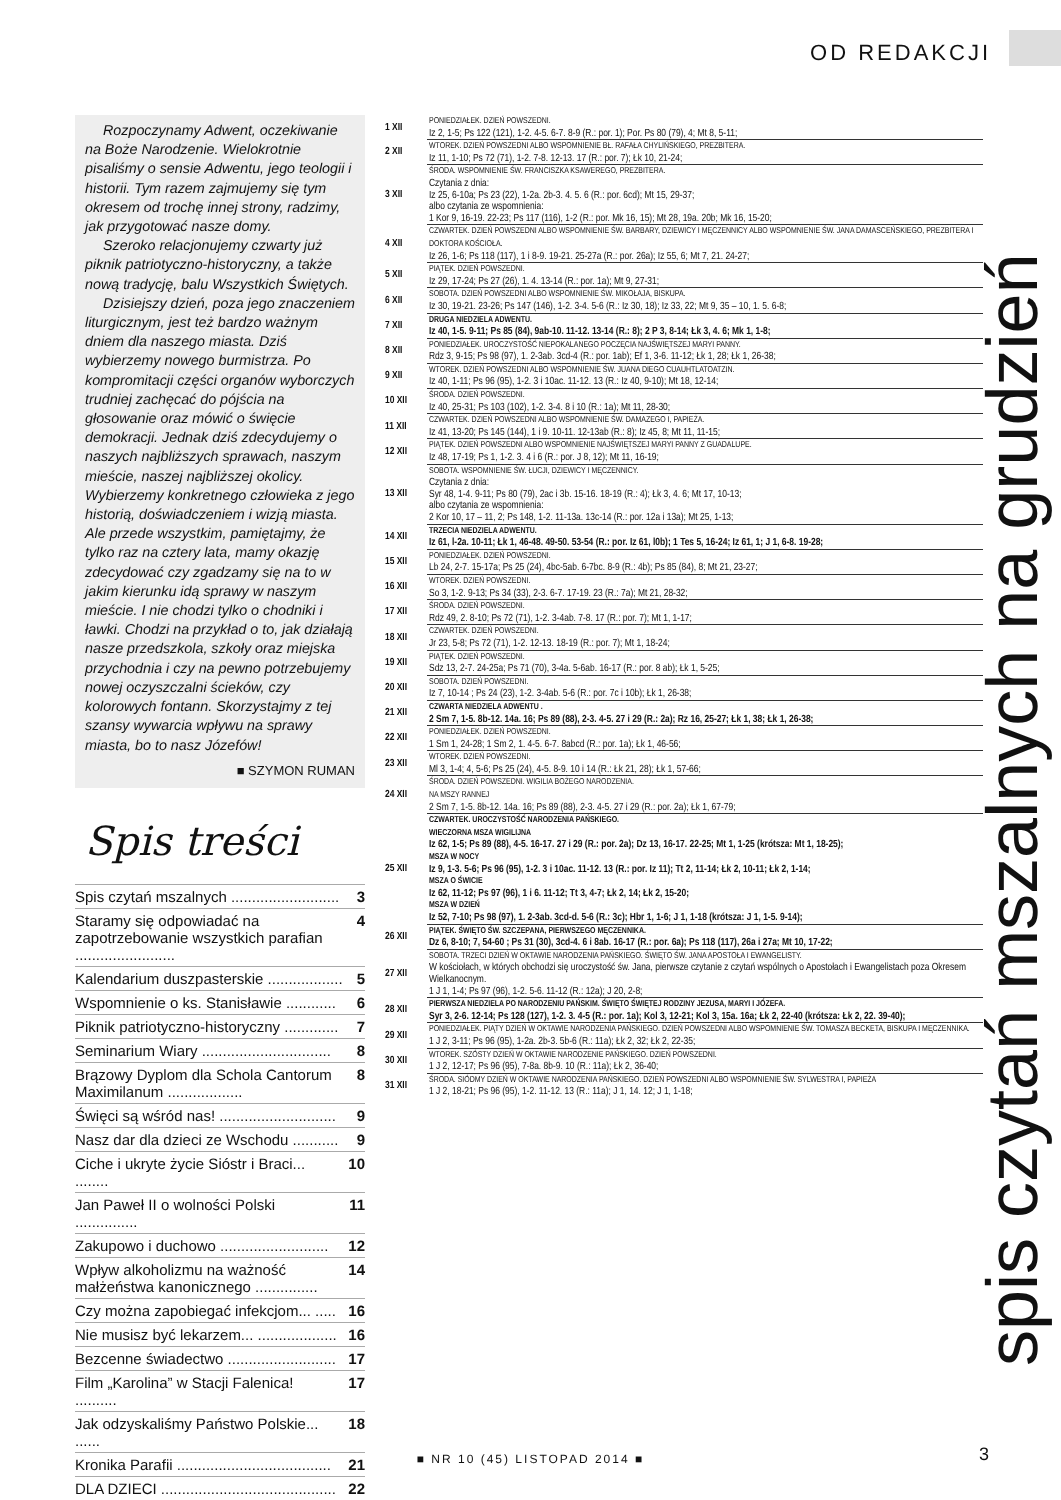OD REDAKCJI
Rozpoczynamy Adwent, oczekiwanie na Boże Narodzenie. Wielokrotnie pisaliśmy o sensie Adwentu, jego teologii i historii. Tym razem zajmujemy się tym okresem od trochę innej strony, radzimy, jak przygotować nasze domy.
Szeroko relacjonujemy czwarty już piknik patriotyczno-historyczny, a także nową tradycję, balu Wszystkich Świętych.
Dzisiejszy dzień, poza jego znaczeniem liturgicznym, jest też bardzo ważnym dniem dla naszego miasta. Dziś wybierzemy nowego burmistrza. Po kompromitacji części organów wyborczych trudniej zachęcać do pójścia na głosowanie oraz mówić o święcie demokracji. Jednak dziś zdecydujemy o naszych najbliższych sprawach, naszym mieście, naszej najbliższej okolicy. Wybierzemy konkretnego człowieka z jego historią, doświadczeniem i wizją miasta. Ale przede wszystkim, pamiętajmy, że tylko raz na cztery lata, mamy okazję zdecydować czy zgadzamy się na to w jakim kierunku idą sprawy w naszym mieście. I nie chodzi tylko o chodniki i ławki. Chodzi na przykład o to, jak działają nasze przedszkola, szkoły oraz miejska przychodnia i czy na pewno potrzebujemy nowej oczyszczalni ścieków, czy kolorowych fontann. Skorzystajmy z tej szansy wywarcia wpływu na sprawy miasta, bo to nasz Józefów!
■ SZYMON RUMAN
Spis treści
Spis czytań mszalnych .......................... 3
Staramy się odpowiadać na zapotrzebowanie wszystkich parafian ........................ 4
Kalendarium duszpasterskie .................. 5
Wspomnienie o ks. Stanisławie ............ 6
Piknik patriotyczno-historyczny ............. 7
Seminarium Wiary ............................... 8
Brązowy Dyplom dla Schola Cantorum Maximilanum .................. 8
Święci są wśród nas! ............................ 9
Nasz dar dla dzieci ze Wschodu ........... 9
Ciche i ukryte życie Sióstr i Braci... ........ 10
Jan Paweł II o wolności Polski ............... 11
Zakupowo i duchowo .......................... 12
Wpływ alkoholizmu na ważność małżeństwa kanonicznego ............... 14
Czy można zapobiegać infekcjom... ..... 16
Nie musisz być lekarzem... ................... 16
Bezcenne świadectwo .......................... 17
Film „Karolina” w Stacji Falenica! .......... 17
Jak odzyskaliśmy Państwo Polskie... ...... 18
Kronika Parafii ..................................... 21
DLA DZIECI .......................................... 22
| 1 XII | PONIEDZIAŁEK. DZIEŃ POWSZEDNI. Iz 2, 1-5; Ps 122 (121), 1-2. 4-5. 6-7. 8-9 (R.: por. 1); Por. Ps 80 (79), 4; Mt 8, 5-11; |
| 2 XII | WTOREK. DZIEŃ POWSZEDNI ALBO WSPOMNIENIE BŁ. RAFAŁA CHYLIŃSKIEGO, PREZBITERA. Iz 11, 1-10; Ps 72 (71), 1-2. 7-8. 12-13. 17 (R.: por. 7); Łk 10, 21-24; |
| 3 XII | ŚRODA. WSPOMNIENIE ŚW. FRANCISZKA KSAWEREGO, PREZBITERA. Czytania z dnia: Iz 25, 6-10a; Ps 23 (22), 1-2a. 2b-3. 4. 5. 6 (R.: por. 6cd); Mt 15, 29-37; albo czytania ze wspomnienia: 1 Kor 9, 16-19. 22-23; Ps 117 (116), 1-2 (R.: por. Mk 16, 15); Mt 28, 19a. 20b; Mk 16, 15-20; |
| 4 XII | CZWARTEK. DZIEŃ POWSZEDNI ALBO WSPOMNIENIE ŚW. BARBARY, DZIEWICY I MĘCZENNICY ALBO WSPOMNIENIE ŚW. JANA DAMASCEŃSKIEGO, PREZBITERA I DOKTORA KOŚCIOŁA. Iz 26, 1-6; Ps 118 (117), 1 i 8-9. 19-21. 25-27a (R.: por. 26a); Iz 55, 6; Mt 7, 21. 24-27; |
| 5 XII | PIĄTEK. DZIEŃ POWSZEDNI. Iz 29, 17-24; Ps 27 (26), 1. 4. 13-14 (R.: por. 1a); Mt 9, 27-31; |
| 6 XII | SOBOTA. DZIEŃ POWSZEDNI ALBO WSPOMNIENIE ŚW. MIKOŁAJA, BISKUPA. Iz 30, 19-21. 23-26; Ps 147 (146), 1-2. 3-4. 5-6 (R.: Iz 30, 18); Iz 33, 22; Mt 9, 35 – 10, 1. 5. 6-8; |
| 7 XII | DRUGA NIEDZIELA ADWENTU. Iz 40, 1-5. 9-11; Ps 85 (84), 9ab-10. 11-12. 13-14 (R.: 8); 2 P 3, 8-14; Łk 3, 4. 6; Mk 1, 1-8; |
| 8 XII | PONIEDZIAŁEK. UROCZYSTOŚĆ NIEPOKALANEGO POCZĘCIA NAJŚWIĘTSZEJ MARYI PANNY. Rdz 3, 9-15; Ps 98 (97), 1. 2-3ab. 3cd-4 (R.: por. 1ab); Ef 1, 3-6. 11-12; Łk 1, 28; Łk 1, 26-38; |
| 9 XII | WTOREK. DZIEŃ POWSZEDNI ALBO WSPOMNIENIE ŚW. JUANA DIEGO CUAUHTLATOATZIN. Iz 40, 1-11; Ps 96 (95), 1-2. 3 i 10ac. 11-12. 13 (R.: Iz 40, 9-10); Mt 18, 12-14; |
| 10 XII | ŚRODA. DZIEŃ POWSZEDNI. Iz 40, 25-31; Ps 103 (102), 1-2. 3-4. 8 i 10 (R.: 1a); Mt 11, 28-30; |
| 11 XII | CZWARTEK. DZIEŃ POWSZEDNI ALBO WSPOMNIENIE ŚW. DAMAZEGO I, PAPIEŻA. Iz 41, 13-20; Ps 145 (144), 1 i 9. 10-11. 12-13ab (R.: 8); Iz 45, 8; Mt 11, 11-15; |
| 12 XII | PIĄTEK. DZIEŃ POWSZEDNI ALBO WSPOMNIENIE NAJŚWIĘTSZEJ MARYI PANNY Z GUADALUPE. Iz 48, 17-19; Ps 1, 1-2. 3. 4 i 6 (R.: por. J 8, 12); Mt 11, 16-19; |
| 13 XII | SOBOTA. WSPOMNIENIE ŚW. ŁUCJI, DZIEWICY I MĘCZENNICY. Czytania z dnia: Syr 48, 1-4. 9-11; Ps 80 (79), 2ac i 3b. 15-16. 18-19 (R.: 4); Łk 3, 4. 6; Mt 17, 10-13; albo czytania ze wspomnienia: 2 Kor 10, 17 – 11, 2; Ps 148, 1-2. 11-13a. 13c-14 (R.: por. 12a i 13a); Mt 25, 1-13; |
| 14 XII | TRZECIA NIEDZIELA ADWENTU. Iz 61, l-2a. 10-11; Łk 1, 46-48. 49-50. 53-54 (R.: por. Iz 61, l0b); 1 Tes 5, 16-24; Iz 61, 1; J 1, 6-8. 19-28; |
| 15 XII | PONIEDZIAŁEK. DZIEŃ POWSZEDNI. Lb 24, 2-7. 15-17a; Ps 25 (24), 4bc-5ab. 6-7bc. 8-9 (R.: 4b); Ps 85 (84), 8; Mt 21, 23-27; |
| 16 XII | WTOREK. DZIEŃ POWSZEDNI. So 3, 1-2. 9-13; Ps 34 (33), 2-3. 6-7. 17-19. 23 (R.: 7a); Mt 21, 28-32; |
| 17 XII | ŚRODA. DZIEŃ POWSZEDNI. Rdz 49, 2. 8-10; Ps 72 (71), 1-2. 3-4ab. 7-8. 17 (R.: por. 7); Mt 1, 1-17; |
| 18 XII | CZWARTEK. DZIEŃ POWSZEDNI. Jr 23, 5-8; Ps 72 (71), 1-2. 12-13. 18-19 (R.: por. 7); Mt 1, 18-24; |
| 19 XII | PIĄTEK. DZIEŃ POWSZEDNI. Sdz 13, 2-7. 24-25a; Ps 71 (70), 3-4a. 5-6ab. 16-17 (R.: por. 8 ab); Łk 1, 5-25; |
| 20 XII | SOBOTA. DZIEŃ POWSZEDNI. Iz 7, 10-14 ; Ps 24 (23), 1-2. 3-4ab. 5-6 (R.: por. 7c i 10b); Łk 1, 26-38; |
| 21 XII | CZWARTA NIEDZIELA ADWENTU . 2 Sm 7, 1-5. 8b-12. 14a. 16; Ps 89 (88), 2-3. 4-5. 27 i 29 (R.: 2a); Rz 16, 25-27; Łk 1, 38; Łk 1, 26-38; |
| 22 XII | PONIEDZIAŁEK. DZIEŃ POWSZEDNI. 1 Sm 1, 24-28; 1 Sm 2, 1. 4-5. 6-7. 8abcd (R.: por. 1a); Łk 1, 46-56; |
| 23 XII | WTOREK. DZIEŃ POWSZEDNI. Ml 3, 1-4; 4, 5-6; Ps 25 (24), 4-5. 8-9. 10 i 14 (R.: Łk 21, 28); Łk 1, 57-66; |
| 24 XII | ŚRODA. DZIEŃ POWSZEDNI. WIGILIA BOŻEGO NARODZENIA. NA MSZY RANNEJ 2 Sm 7, 1-5. 8b-12. 14a. 16; Ps 89 (88), 2-3. 4-5. 27 i 29 (R.: por. 2a); Łk 1, 67-79; |
| 25 XII | CZWARTEK. UROCZYSTOŚĆ NARODZENIA PAŃSKIEGO. WIECZORNA MSZA WIGILIJNA Iz 62, 1-5; Ps 89 (88), 4-5. 16-17. 27 i 29 (R.: por. 2a); Dz 13, 16-17. 22-25; Mt 1, 1-25 (krótsza: Mt 1, 18-25); MSZA W NOCY Iz 9, 1-3. 5-6; Ps 96 (95), 1-2. 3 i 10ac. 11-12. 13 (R.: por. Iz 11); Tt 2, 11-14; Łk 2, 10-11; Łk 2, 1-14; MSZA O ŚWICIE Iz 62, 11-12; Ps 97 (96), 1 i 6. 11-12; Tt 3, 4-7; Łk 2, 14; Łk 2, 15-20; MSZA W DZIEŃ Iz 52, 7-10; Ps 98 (97), 1. 2-3ab. 3cd-d. 5-6 (R.: 3c); Hbr 1, 1-6; J 1, 1-18 (krótsza: J 1, 1-5. 9-14); |
| 26 XII | PIĄTEK. ŚWIĘTO ŚW. SZCZEPANA, PIERWSZEGO MĘCZENNIKA. Dz 6, 8-10; 7, 54-60 ; Ps 31 (30), 3cd-4. 6 i 8ab. 16-17 (R.: por. 6a); Ps 118 (117), 26a i 27a; Mt 10, 17-22; |
| 27 XII | SOBOTA. TRZECI DZIEŃ W OKTAWIE NARODZENIA PAŃSKIEGO. ŚWIĘTO ŚW. JANA APOSTOŁA I EWANGELISTY. W kościołach, w których obchodzi się uroczystość św. Jana, pierwsze czytanie z czytań wspólnych o Apostołach i Ewangelistach poza Okresem Wielkanocnym. 1 J 1, 1-4; Ps 97 (96), 1-2. 5-6. 11-12 (R.: 12a); J 20, 2-8; |
| 28 XII | PIERWSZA NIEDZIELA PO NARODZENIU PAŃSKIM. ŚWIĘTO ŚWIĘTEJ RODZINY JEZUSA, MARYI I JÓZEFA. Syr 3, 2-6. 12-14; Ps 128 (127), 1-2. 3. 4-5 (R.: por. 1a); Kol 3, 12-21; Kol 3, 15a. 16a; Łk 2, 22-40 (krótsza: Łk 2, 22. 39-40); |
| 29 XII | PONIEDZIAŁEK. PIĄTY DZIEŃ W OKTAWIE NARODZENIA PAŃSKIEGO. DZIEŃ POWSZEDNI ALBO WSPOMNIENIE ŚW. TOMASZA BECKETA, BISKUPA I MĘCZENNIKA. 1 J 2, 3-11; Ps 96 (95), 1-2a. 2b-3. 5b-6 (R.: 11a); Łk 2, 32; Łk 2, 22-35; |
| 30 XII | WTOREK. SZÓSTY DZIEŃ W OKTAWIE NARODZENIE PAŃSKIEGO. DZIEŃ POWSZEDNI. 1 J 2, 12-17; Ps 96 (95), 7-8a. 8b-9. 10 (R.: 11a); Łk 2, 36-40; |
| 31 XII | ŚRODA. SIÓDMY DZIEŃ W OKTAWIE NARODZENIA PAŃSKIEGO. DZIEŃ POWSZEDNI ALBO WSPOMNIENIE ŚW. SYLWESTRA I, PAPIEŻA 1 J 2, 18-21; Ps 96 (95), 1-2. 11-12. 13 (R.: 11a); J 1, 14. 12; J 1, 1-18; |
spis czytań mszalnych na grudzień
■ NR 10 (45) LISTOPAD 2014 ■ 3